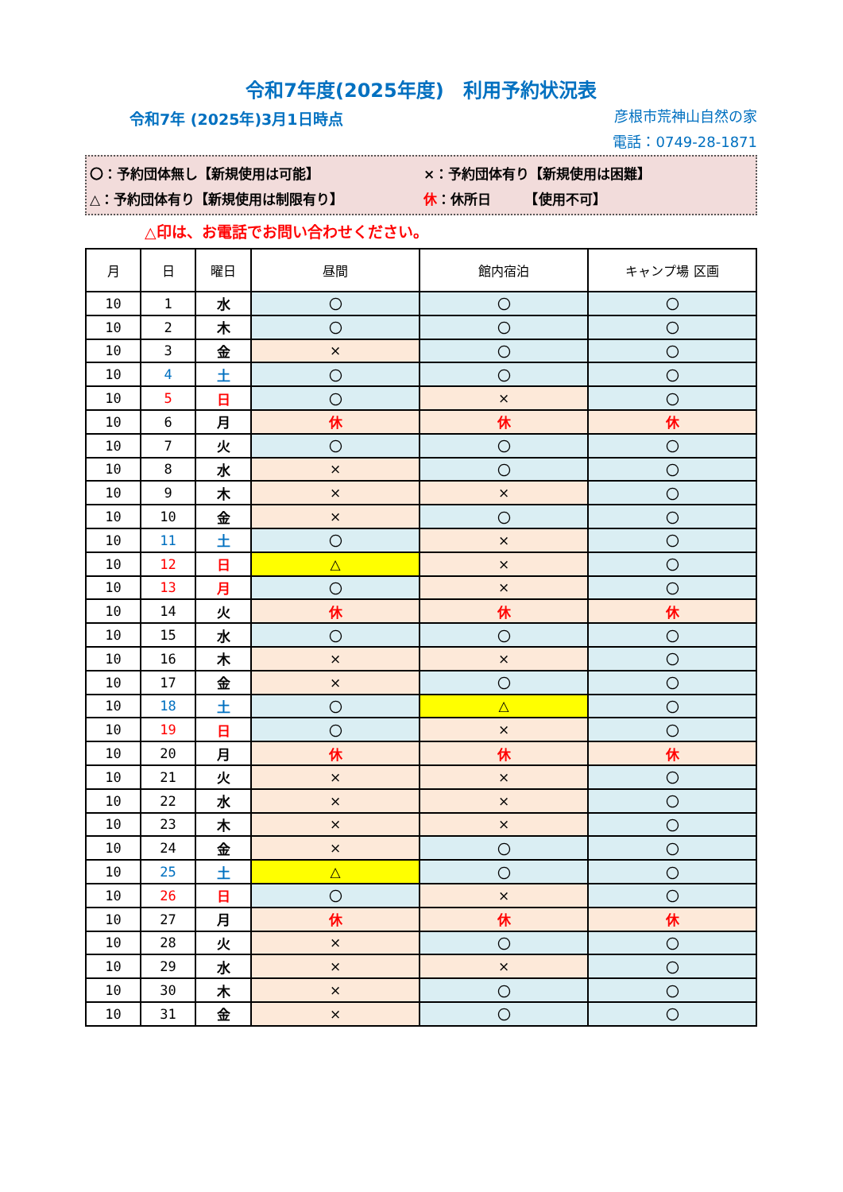令和7年度(2025年度)　利用予約状況表
令和7年 (2025年)3月1日時点
彦根市荒神山自然の家
電話：0749-28-1871
〇：予約団体無し【新規使用は可能】 ×：予約団体有り【新規使用は困難】
△：予約団体有り【新規使用は制限有り】 休 ：休所日　　　【使用不可】
△印は、お電話でお問い合わせください。
| 月 | 日 | 曜日 | 昼間 | 館内宿泊 | キャンプ場 区画 |
| --- | --- | --- | --- | --- | --- |
| 10 | 1 | 水 | 〇 | 〇 | 〇 |
| 10 | 2 | 木 | 〇 | 〇 | 〇 |
| 10 | 3 | 金 | × | 〇 | 〇 |
| 10 | 4 | 土 | 〇 | 〇 | 〇 |
| 10 | 5 | 日 | 〇 | × | 〇 |
| 10 | 6 | 月 | 休 | 休 | 休 |
| 10 | 7 | 火 | 〇 | 〇 | 〇 |
| 10 | 8 | 水 | × | 〇 | 〇 |
| 10 | 9 | 木 | × | × | 〇 |
| 10 | 10 | 金 | × | 〇 | 〇 |
| 10 | 11 | 土 | 〇 | × | 〇 |
| 10 | 12 | 日 | △ | × | 〇 |
| 10 | 13 | 月 | 〇 | × | 〇 |
| 10 | 14 | 火 | 休 | 休 | 休 |
| 10 | 15 | 水 | 〇 | 〇 | 〇 |
| 10 | 16 | 木 | × | × | 〇 |
| 10 | 17 | 金 | × | 〇 | 〇 |
| 10 | 18 | 土 | 〇 | △ | 〇 |
| 10 | 19 | 日 | 〇 | × | 〇 |
| 10 | 20 | 月 | 休 | 休 | 休 |
| 10 | 21 | 火 | × | × | 〇 |
| 10 | 22 | 水 | × | × | 〇 |
| 10 | 23 | 木 | × | × | 〇 |
| 10 | 24 | 金 | × | 〇 | 〇 |
| 10 | 25 | 土 | △ | 〇 | 〇 |
| 10 | 26 | 日 | 〇 | × | 〇 |
| 10 | 27 | 月 | 休 | 休 | 休 |
| 10 | 28 | 火 | × | 〇 | 〇 |
| 10 | 29 | 水 | × | × | 〇 |
| 10 | 30 | 木 | × | 〇 | 〇 |
| 10 | 31 | 金 | × | 〇 | 〇 |